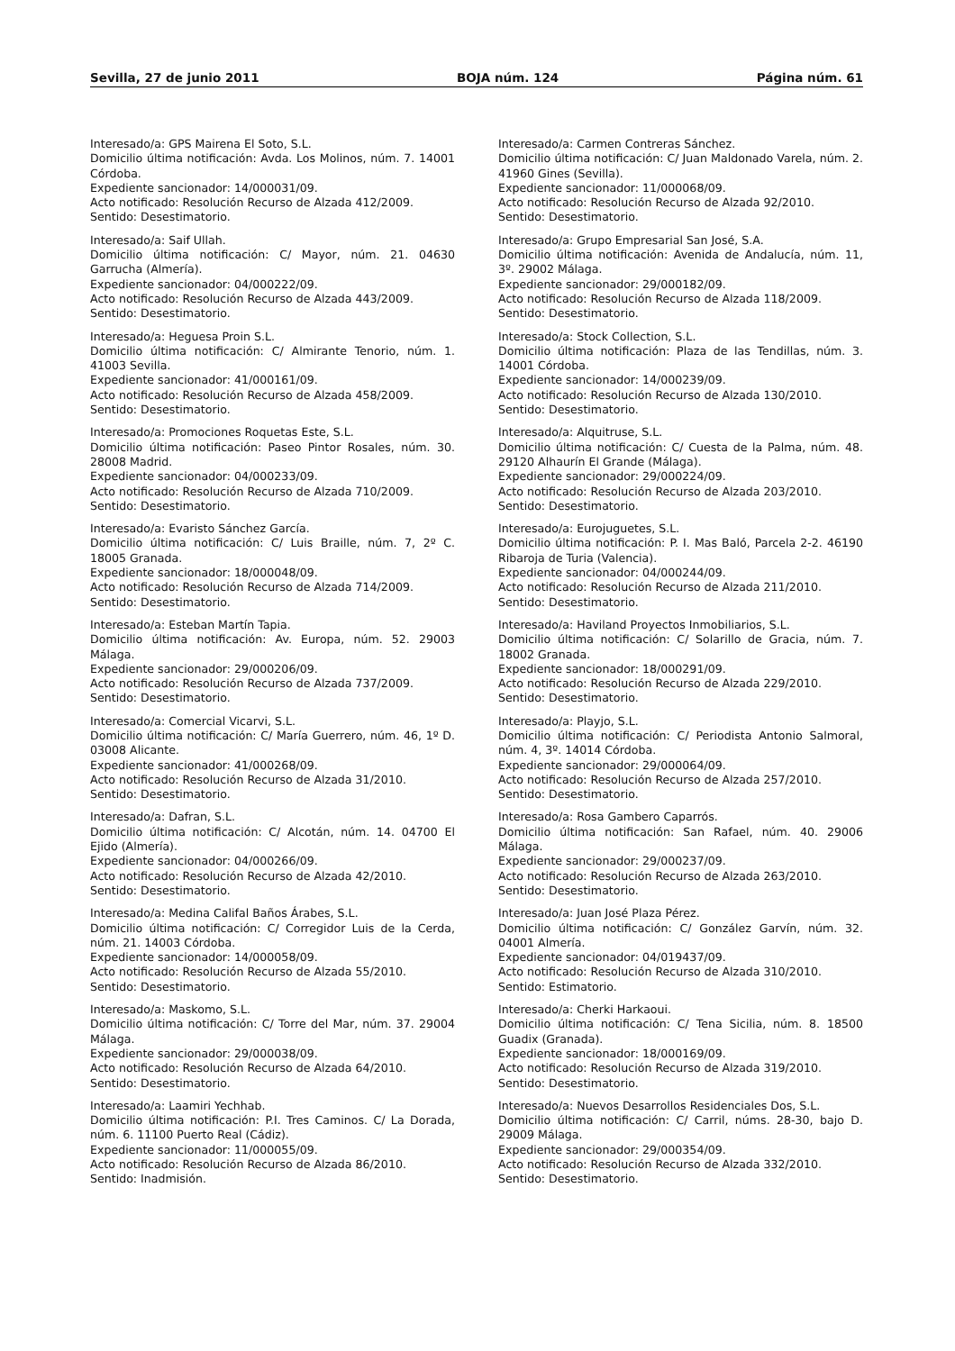Sevilla, 27 de junio 2011 BOJA núm. 124 Página núm. 61
Interesado/a: GPS Mairena El Soto, S.L.
Domicilio última notificación: Avda. Los Molinos, núm. 7. 14001 Córdoba.
Expediente sancionador: 14/000031/09.
Acto notificado: Resolución Recurso de Alzada 412/2009.
Sentido: Desestimatorio.
Interesado/a: Saif Ullah.
Domicilio última notificación: C/ Mayor, núm. 21. 04630 Garrucha (Almería).
Expediente sancionador: 04/000222/09.
Acto notificado: Resolución Recurso de Alzada 443/2009.
Sentido: Desestimatorio.
Interesado/a: Heguesa Proin S.L.
Domicilio última notificación: C/ Almirante Tenorio, núm. 1. 41003 Sevilla.
Expediente sancionador: 41/000161/09.
Acto notificado: Resolución Recurso de Alzada 458/2009.
Sentido: Desestimatorio.
Interesado/a: Promociones Roquetas Este, S.L.
Domicilio última notificación: Paseo Pintor Rosales, núm. 30. 28008 Madrid.
Expediente sancionador: 04/000233/09.
Acto notificado: Resolución Recurso de Alzada 710/2009.
Sentido: Desestimatorio.
Interesado/a: Evaristo Sánchez García.
Domicilio última notificación: C/ Luis Braille, núm. 7, 2º C. 18005 Granada.
Expediente sancionador: 18/000048/09.
Acto notificado: Resolución Recurso de Alzada 714/2009.
Sentido: Desestimatorio.
Interesado/a: Esteban Martín Tapia.
Domicilio última notificación: Av. Europa, núm. 52. 29003 Málaga.
Expediente sancionador: 29/000206/09.
Acto notificado: Resolución Recurso de Alzada 737/2009.
Sentido: Desestimatorio.
Interesado/a: Comercial Vicarvi, S.L.
Domicilio última notificación: C/ María Guerrero, núm. 46, 1º D. 03008 Alicante.
Expediente sancionador: 41/000268/09.
Acto notificado: Resolución Recurso de Alzada 31/2010.
Sentido: Desestimatorio.
Interesado/a: Dafran, S.L.
Domicilio última notificación: C/ Alcotán, núm. 14. 04700 El Ejido (Almería).
Expediente sancionador: 04/000266/09.
Acto notificado: Resolución Recurso de Alzada 42/2010.
Sentido: Desestimatorio.
Interesado/a: Medina Califal Baños Árabes, S.L.
Domicilio última notificación: C/ Corregidor Luis de la Cerda, núm. 21. 14003 Córdoba.
Expediente sancionador: 14/000058/09.
Acto notificado: Resolución Recurso de Alzada 55/2010.
Sentido: Desestimatorio.
Interesado/a: Maskomo, S.L.
Domicilio última notificación: C/ Torre del Mar, núm. 37. 29004 Málaga.
Expediente sancionador: 29/000038/09.
Acto notificado: Resolución Recurso de Alzada 64/2010.
Sentido: Desestimatorio.
Interesado/a: Laamiri Yechhab.
Domicilio última notificación: P.I. Tres Caminos. C/ La Dorada, núm. 6. 11100 Puerto Real (Cádiz).
Expediente sancionador: 11/000055/09.
Acto notificado: Resolución Recurso de Alzada 86/2010.
Sentido: Inadmisión.
Interesado/a: Carmen Contreras Sánchez.
Domicilio última notificación: C/ Juan Maldonado Varela, núm. 2. 41960 Gines (Sevilla).
Expediente sancionador: 11/000068/09.
Acto notificado: Resolución Recurso de Alzada 92/2010.
Sentido: Desestimatorio.
Interesado/a: Grupo Empresarial San José, S.A.
Domicilio última notificación: Avenida de Andalucía, núm. 11, 3º. 29002 Málaga.
Expediente sancionador: 29/000182/09.
Acto notificado: Resolución Recurso de Alzada 118/2009.
Sentido: Desestimatorio.
Interesado/a: Stock Collection, S.L.
Domicilio última notificación: Plaza de las Tendillas, núm. 3. 14001 Córdoba.
Expediente sancionador: 14/000239/09.
Acto notificado: Resolución Recurso de Alzada 130/2010.
Sentido: Desestimatorio.
Interesado/a: Alquitruse, S.L.
Domicilio última notificación: C/ Cuesta de la Palma, núm. 48. 29120 Alhaurín El Grande (Málaga).
Expediente sancionador: 29/000224/09.
Acto notificado: Resolución Recurso de Alzada 203/2010.
Sentido: Desestimatorio.
Interesado/a: Eurojuguetes, S.L.
Domicilio última notificación: P. I. Mas Baló, Parcela 2-2. 46190 Ribaroja de Turia (Valencia).
Expediente sancionador: 04/000244/09.
Acto notificado: Resolución Recurso de Alzada 211/2010.
Sentido: Desestimatorio.
Interesado/a: Haviland Proyectos Inmobiliarios, S.L.
Domicilio última notificación: C/ Solarillo de Gracia, núm. 7. 18002 Granada.
Expediente sancionador: 18/000291/09.
Acto notificado: Resolución Recurso de Alzada 229/2010.
Sentido: Desestimatorio.
Interesado/a: Playjo, S.L.
Domicilio última notificación: C/ Periodista Antonio Salmoral, núm. 4, 3º. 14014 Córdoba.
Expediente sancionador: 29/000064/09.
Acto notificado: Resolución Recurso de Alzada 257/2010.
Sentido: Desestimatorio.
Interesado/a: Rosa Gambero Caparrós.
Domicilio última notificación: San Rafael, núm. 40. 29006 Málaga.
Expediente sancionador: 29/000237/09.
Acto notificado: Resolución Recurso de Alzada 263/2010.
Sentido: Desestimatorio.
Interesado/a: Juan José Plaza Pérez.
Domicilio última notificación: C/ González Garvín, núm. 32. 04001 Almería.
Expediente sancionador: 04/019437/09.
Acto notificado: Resolución Recurso de Alzada 310/2010.
Sentido: Estimatorio.
Interesado/a: Cherki Harkaoui.
Domicilio última notificación: C/ Tena Sicilia, núm. 8. 18500 Guadix (Granada).
Expediente sancionador: 18/000169/09.
Acto notificado: Resolución Recurso de Alzada 319/2010.
Sentido: Desestimatorio.
Interesado/a: Nuevos Desarrollos Residenciales Dos, S.L.
Domicilio última notificación: C/ Carril, núms. 28-30, bajo D. 29009 Málaga.
Expediente sancionador: 29/000354/09.
Acto notificado: Resolución Recurso de Alzada 332/2010.
Sentido: Desestimatorio.